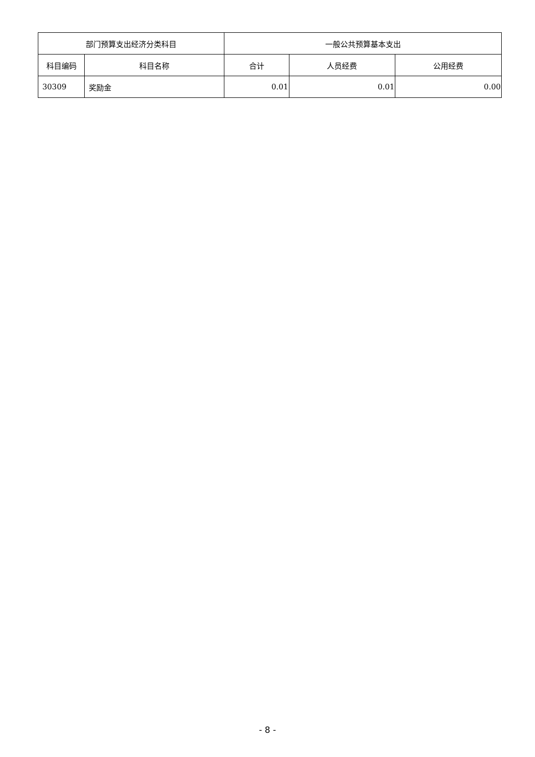| 部门预算支出经济分类科目 | | 一般公共预算基本支出 | | |
| --- | --- | --- | --- | --- |
| 科目编码 | 科目名称 | 合计 | 人员经费 | 公用经费 |
| 30309 | 奖励金 | 0.01 | 0.01 | 0.00 |
- 8 -